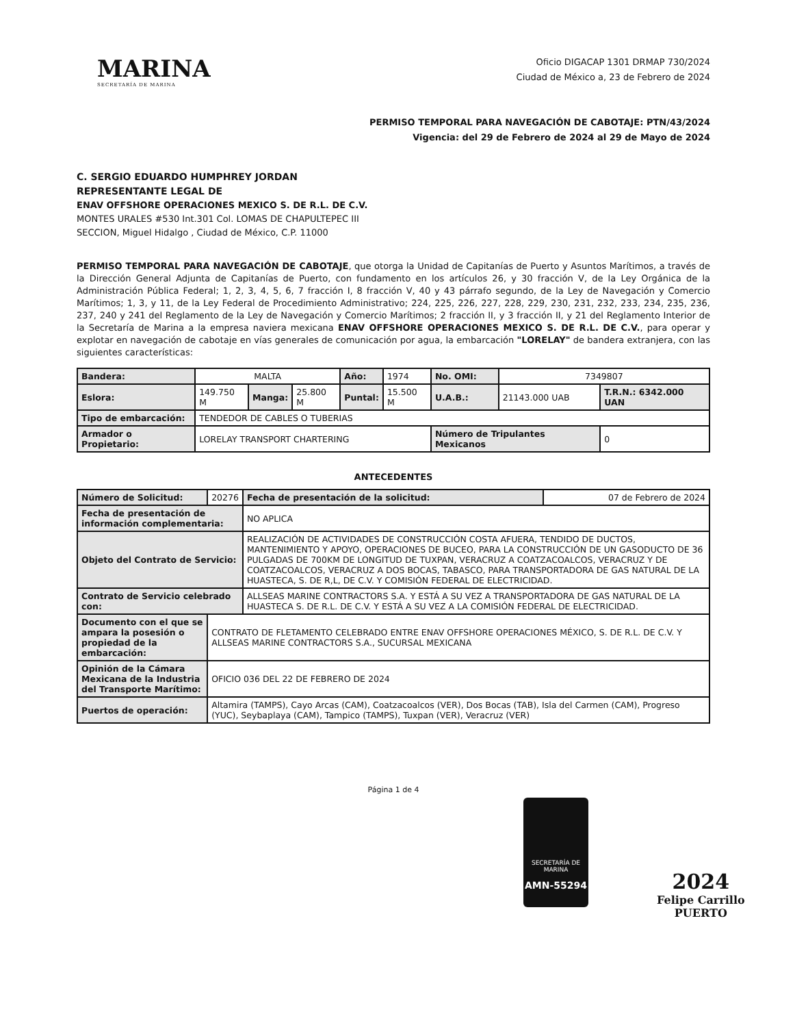MARINA
SECRETARÍA DE MARINA
Oficio DIGACAP 1301 DRMAP 730/2024
Ciudad de México a, 23 de Febrero de 2024
PERMISO TEMPORAL PARA NAVEGACIÓN DE CABOTAJE: PTN/43/2024
Vigencia: del 29 de Febrero de 2024 al 29 de Mayo de 2024
C. SERGIO EDUARDO HUMPHREY JORDAN
REPRESENTANTE LEGAL DE
ENAV OFFSHORE OPERACIONES MEXICO S. DE R.L. DE C.V.
MONTES URALES #530 Int.301 Col. LOMAS DE CHAPULTEPEC III
SECCION, Miguel Hidalgo , Ciudad de México, C.P. 11000
PERMISO TEMPORAL PARA NAVEGACIÓN DE CABOTAJE, que otorga la Unidad de Capitanías de Puerto y Asuntos Marítimos, a través de la Dirección General Adjunta de Capitanías de Puerto, con fundamento en los artículos 26, y 30 fracción V, de la Ley Orgánica de la Administración Pública Federal; 1, 2, 3, 4, 5, 6, 7 fracción I, 8 fracción V, 40 y 43 párrafo segundo, de la Ley de Navegación y Comercio Marítimos; 1, 3, y 11, de la Ley Federal de Procedimiento Administrativo; 224, 225, 226, 227, 228, 229, 230, 231, 232, 233, 234, 235, 236, 237, 240 y 241 del Reglamento de la Ley de Navegación y Comercio Marítimos; 2 fracción II, y 3 fracción II, y 21 del Reglamento Interior de la Secretaría de Marina a la empresa naviera mexicana ENAV OFFSHORE OPERACIONES MEXICO S. DE R.L. DE C.V., para operar y explotar en navegación de cabotaje en vías generales de comunicación por agua, la embarcación "LORELAY" de bandera extranjera, con las siguientes características:
| Bandera: | MALTA | | | Año: | 1974 | No. OMI: | 7349807 | |
| Eslora: | 149.750 M | Manga: | 25.800 M | Puntal: | 15.500 M | U.A.B.: | 21143.000 UAB | T.R.N.: 6342.000 UAN |
| Tipo de embarcación: | TENDEDOR DE CABLES O TUBERIAS | | | | | | | |
| Armador o Propietario: | LORELAY TRANSPORT CHARTERING | | | | | Número de Tripulantes Mexicanos | | 0 |
ANTECEDENTES
| Número de Solicitud: | 20276 | Fecha de presentación de la solicitud: | 07 de Febrero de 2024 |
| Fecha de presentación de información complementaria: | | NO APLICA | |
| Objeto del Contrato de Servicio: | | REALIZACIÓN DE ACTIVIDADES DE CONSTRUCCIÓN COSTA AFUERA, TENDIDO DE DUCTOS, MANTENIMIENTO Y APOYO, OPERACIONES DE BUCEO, PARA LA CONSTRUCCIÓN DE UN GASODUCTO DE 36 PULGADAS DE 700KM DE LONGITUD DE TUXPAN, VERACRUZ A COATZACOALCOS, VERACRUZ Y DE COATZACOALCOS, VERACRUZ A DOS BOCAS, TABASCO, PARA TRANSPORTADORA DE GAS NATURAL DE LA HUASTECA, S. DE R,L, DE C.V. Y COMISIÓN FEDERAL DE ELECTRICIDAD. | |
| Contrato de Servicio celebrado con: | | ALLSEAS MARINE CONTRACTORS S.A. Y ESTÁ A SU VEZ A TRANSPORTADORA DE GAS NATURAL DE LA HUASTECA S. DE R.L. DE C.V. Y ESTÁ A SU VEZ A LA COMISIÓN FEDERAL DE ELECTRICIDAD. | |
| Documento con el que se ampara la posesión o propiedad de la embarcación: | CONTRATO DE FLETAMENTO CELEBRADO ENTRE ENAV OFFSHORE OPERACIONES MÉXICO, S. DE R.L. DE C.V. Y ALLSEAS MARINE CONTRACTORS S.A., SUCURSAL MEXICANA | | |
| Opinión de la Cámara Mexicana de la Industria del Transporte Marítimo: | OFICIO 036 DEL 22 DE FEBRERO DE 2024 | | |
| Puertos de operación: | Altamira (TAMPS), Cayo Arcas (CAM), Coatzacoalcos (VER), Dos Bocas (TAB), Isla del Carmen (CAM), Progreso (YUC), Seybaplaya (CAM), Tampico (TAMPS), Tuxpan (VER), Veracruz (VER) | | |
Página 1 de 4
SECRETARÍA DE MARINA
AMN-55294
2024
Felipe Carrillo
PUERTO